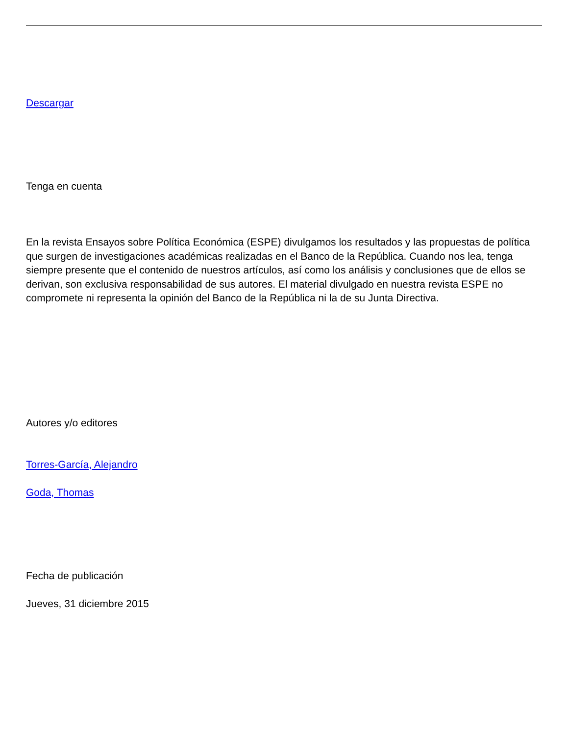Descargar
Tenga en cuenta
En la revista Ensayos sobre Política Económica (ESPE) divulgamos los resultados y las propuestas de política que surgen de investigaciones académicas realizadas en el Banco de la República. Cuando nos lea, tenga siempre presente que el contenido de nuestros artículos, así como los análisis y conclusiones que de ellos se derivan, son exclusiva responsabilidad de sus autores. El material divulgado en nuestra revista ESPE no compromete ni representa la opinión del Banco de la República ni la de su Junta Directiva.
Autores y/o editores
Torres-García, Alejandro
Goda, Thomas
Fecha de publicación
Jueves, 31 diciembre 2015